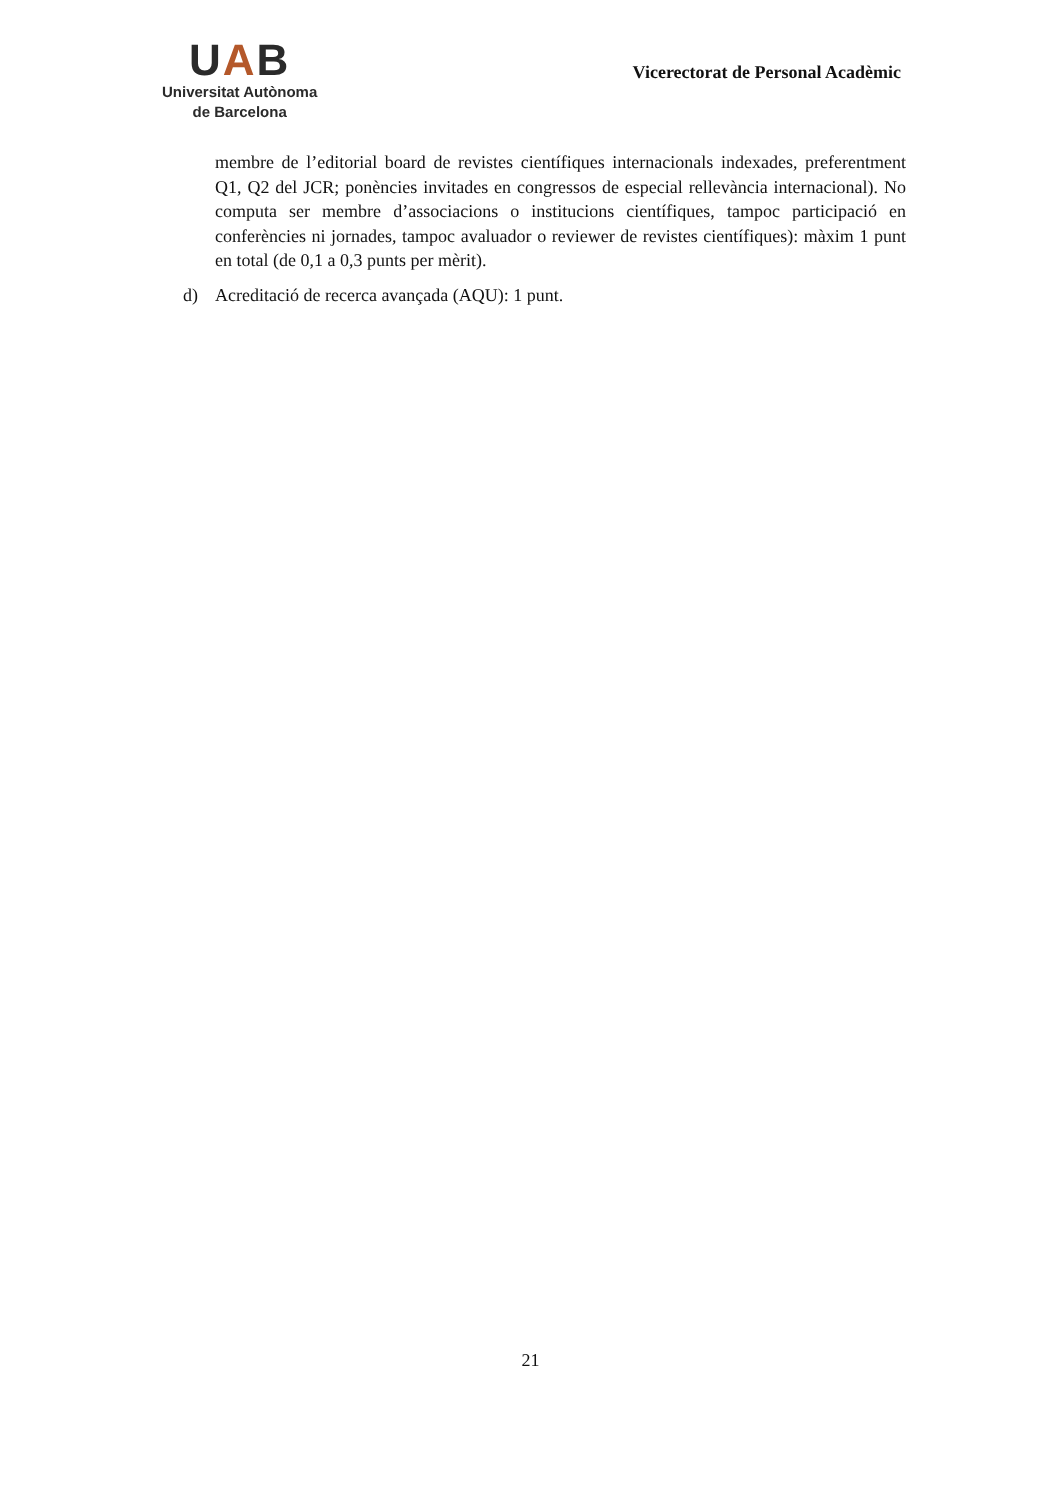UAB
Universitat Autònoma
de Barcelona
Vicerectorat de Personal Acadèmic
membre de l’editorial board de revistes científiques internacionals indexades, preferentment Q1, Q2 del JCR; ponències invitades en congressos de especial rellevància internacional). No computa ser membre d’associacions o institucions científiques, tampoc participació en conferències ni jornades, tampoc avaluador o reviewer de revistes científiques): màxim 1 punt en total (de 0,1 a 0,3 punts per mèrit).
d) Acreditació de recerca avançada (AQU): 1 punt.
21